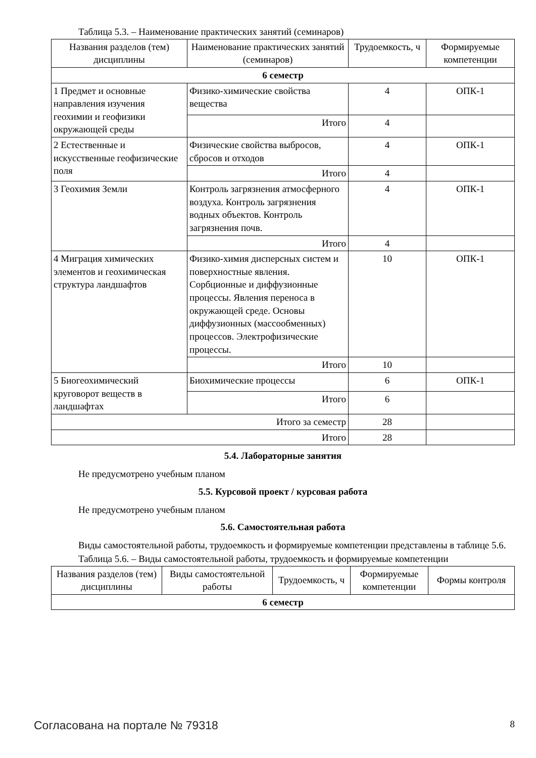Таблица 5.3. – Наименование практических занятий (семинаров)
| Названия разделов (тем) дисциплины | Наименование практических занятий (семинаров) | Трудоемкость, ч | Формируемые компетенции |
| --- | --- | --- | --- |
| 6 семестр | | | |
| 1 Предмет и основные направления изучения геохимии и геофизики окружающей среды | Физико-химические свойства вещества | 4 | ОПК-1 |
| | Итого | 4 | |
| 2 Естественные и искусственные геофизические поля | Физические свойства выбросов, сбросов и отходов | 4 | ОПК-1 |
| | Итого | 4 | |
| 3 Геохимия Земли | Контроль загрязнения атмосферного воздуха. Контроль загрязнения водных объектов. Контроль загрязнения почв. | 4 | ОПК-1 |
| | Итого | 4 | |
| 4 Миграция химических элементов и геохимическая структура ландшафтов | Физико-химия дисперсных систем и поверхностные явления. Сорбционные и диффузионные процессы. Явления переноса в окружающей среде. Основы диффузионных (массообменных) процессов. Электрофизические процессы. | 10 | ОПК-1 |
| | Итого | 10 | |
| 5 Биогеохимический круговорот веществ в ландшафтах | Биохимические процессы | 6 | ОПК-1 |
| | Итого | 6 | |
| Итого за семестр | | 28 | |
| Итого | | 28 | |
5.4. Лабораторные занятия
Не предусмотрено учебным планом
5.5. Курсовой проект / курсовая работа
Не предусмотрено учебным планом
5.6. Самостоятельная работа
Виды самостоятельной работы, трудоемкость и формируемые компетенции представлены в таблице 5.6.
Таблица 5.6. – Виды самостоятельной работы, трудоемкость и формируемые компетенции
| Названия разделов (тем) дисциплины | Виды самостоятельной работы | Трудоемкость, ч | Формируемые компетенции | Формы контроля |
| --- | --- | --- | --- | --- |
| 6 семестр | | | | |
Согласована на портале № 79318 8